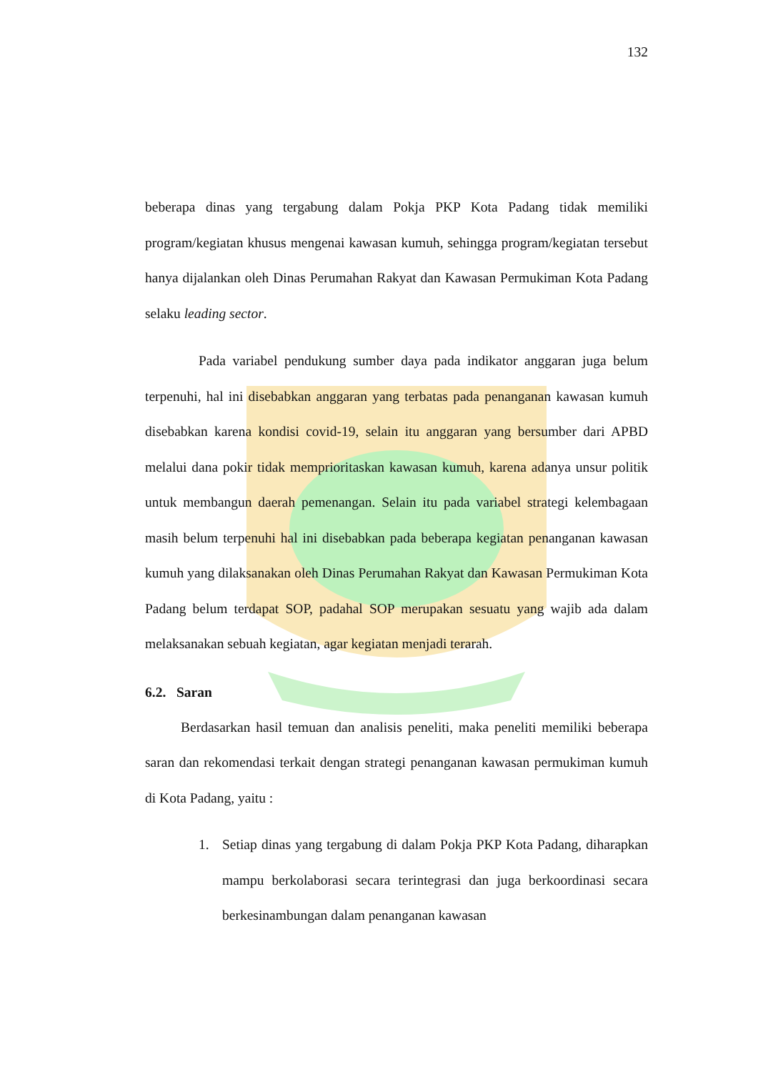132
beberapa dinas yang tergabung dalam Pokja PKP Kota Padang tidak memiliki program/kegiatan khusus mengenai kawasan kumuh, sehingga program/kegiatan tersebut hanya dijalankan oleh Dinas Perumahan Rakyat dan Kawasan Permukiman Kota Padang selaku leading sector.
Pada variabel pendukung sumber daya pada indikator anggaran juga belum terpenuhi, hal ini disebabkan anggaran yang terbatas pada penanganan kawasan kumuh disebabkan karena kondisi covid-19, selain itu anggaran yang bersumber dari APBD melalui dana pokir tidak memprioritaskan kawasan kumuh, karena adanya unsur politik untuk membangun daerah pemenangan. Selain itu pada variabel strategi kelembagaan masih belum terpenuhi hal ini disebabkan pada beberapa kegiatan penanganan kawasan kumuh yang dilaksanakan oleh Dinas Perumahan Rakyat dan Kawasan Permukiman Kota Padang belum terdapat SOP, padahal SOP merupakan sesuatu yang wajib ada dalam melaksanakan sebuah kegiatan, agar kegiatan menjadi terarah.
6.2. Saran
Berdasarkan hasil temuan dan analisis peneliti, maka peneliti memiliki beberapa saran dan rekomendasi terkait dengan strategi penanganan kawasan permukiman kumuh di Kota Padang, yaitu :
1. Setiap dinas yang tergabung di dalam Pokja PKP Kota Padang, diharapkan mampu berkolaborasi secara terintegrasi dan juga berkoordinasi secara berkesinambungan dalam penanganan kawasan